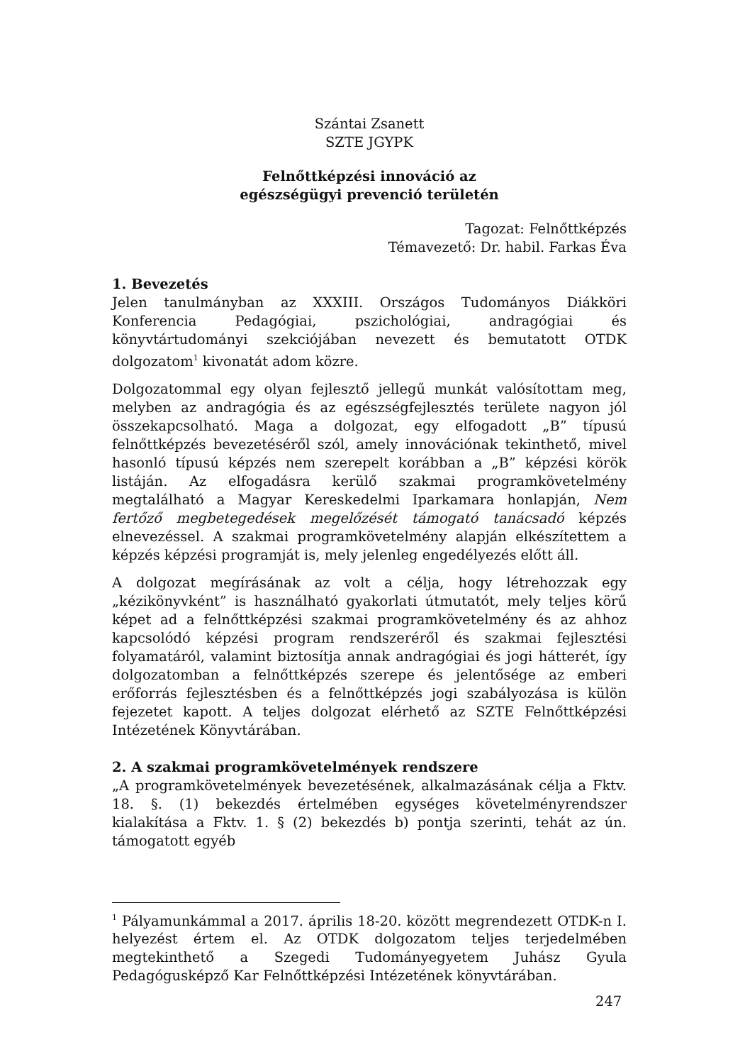Szántai Zsanett
SZTE JGYPK
Felnőttképzési innováció az
egészségügyi prevenció területén
Tagozat: Felnőttképzés
Témavezető: Dr. habil. Farkas Éva
1. Bevezetés
Jelen tanulmányban az XXXIII. Országos Tudományos Diákköri Konferencia Pedagógiai, pszichológiai, andragógiai és könyvtártudományi szekciójában nevezett és bemutatott OTDK dolgozatom<sup>1</sup> kivonatát adom közre.
Dolgozatommal egy olyan fejlesztő jellegű munkát valósítottam meg, melyben az andragógia és az egészségfejlesztés területe nagyon jól összekapcsolható. Maga a dolgozat, egy elfogadott „B” típusú felnőttképzés bevezetéséről szól, amely innovációnak tekinthető, mivel hasonló típusú képzés nem szerepelt korábban a „B” képzési körök listáján. Az elfogadásra kerülő szakmai programkövetelmény megtalálható a Magyar Kereskedelmi Iparkamara honlapján, Nem fertőző megbetegedések megelőzését támogató tanácsadó képzés elnevezéssel. A szakmai programkövetelmény alapján elkészítettem a képzés képzési programját is, mely jelenleg engedélyezés előtt áll.
A dolgozat megírásának az volt a célja, hogy létrehozzak egy „kézikönyvként” is használható gyakorlati útmutatót, mely teljes körű képet ad a felnőttképzési szakmai programkövetelmény és az ahhoz kapcsolódó képzési program rendszeréről és szakmai fejlesztési folyamatáról, valamint biztosítja annak andragógiai és jogi hátterét, így dolgozatomban a felnőttképzés szerepe és jelentősége az emberi erőforrás fejlesztésben és a felnőttképzés jogi szabályozása is külön fejezetet kapott. A teljes dolgozat elérhető az SZTE Felnőttképzési Intézetének Könyvtárában.
2. A szakmai programkövetelmények rendszere
„A programkövetelmények bevezetésének, alkalmazásának célja a Fktv. 18. §. (1) bekezdés értelmében egységes követelményrendszer kialakítása a Fktv. 1. § (2) bekezdés b) pontja szerinti, tehát az ún. támogatott egyéb
<sup>1</sup> Pályamunkámmal a 2017. április 18-20. között megrendezett OTDK-n I. helyezést értem el. Az OTDK dolgozatom teljes terjedelmében megtekinthető a Szegedi Tudományegyetem Juhász Gyula Pedagógusképző Kar Felnőttképzési Intézetének könyvtárában.
247